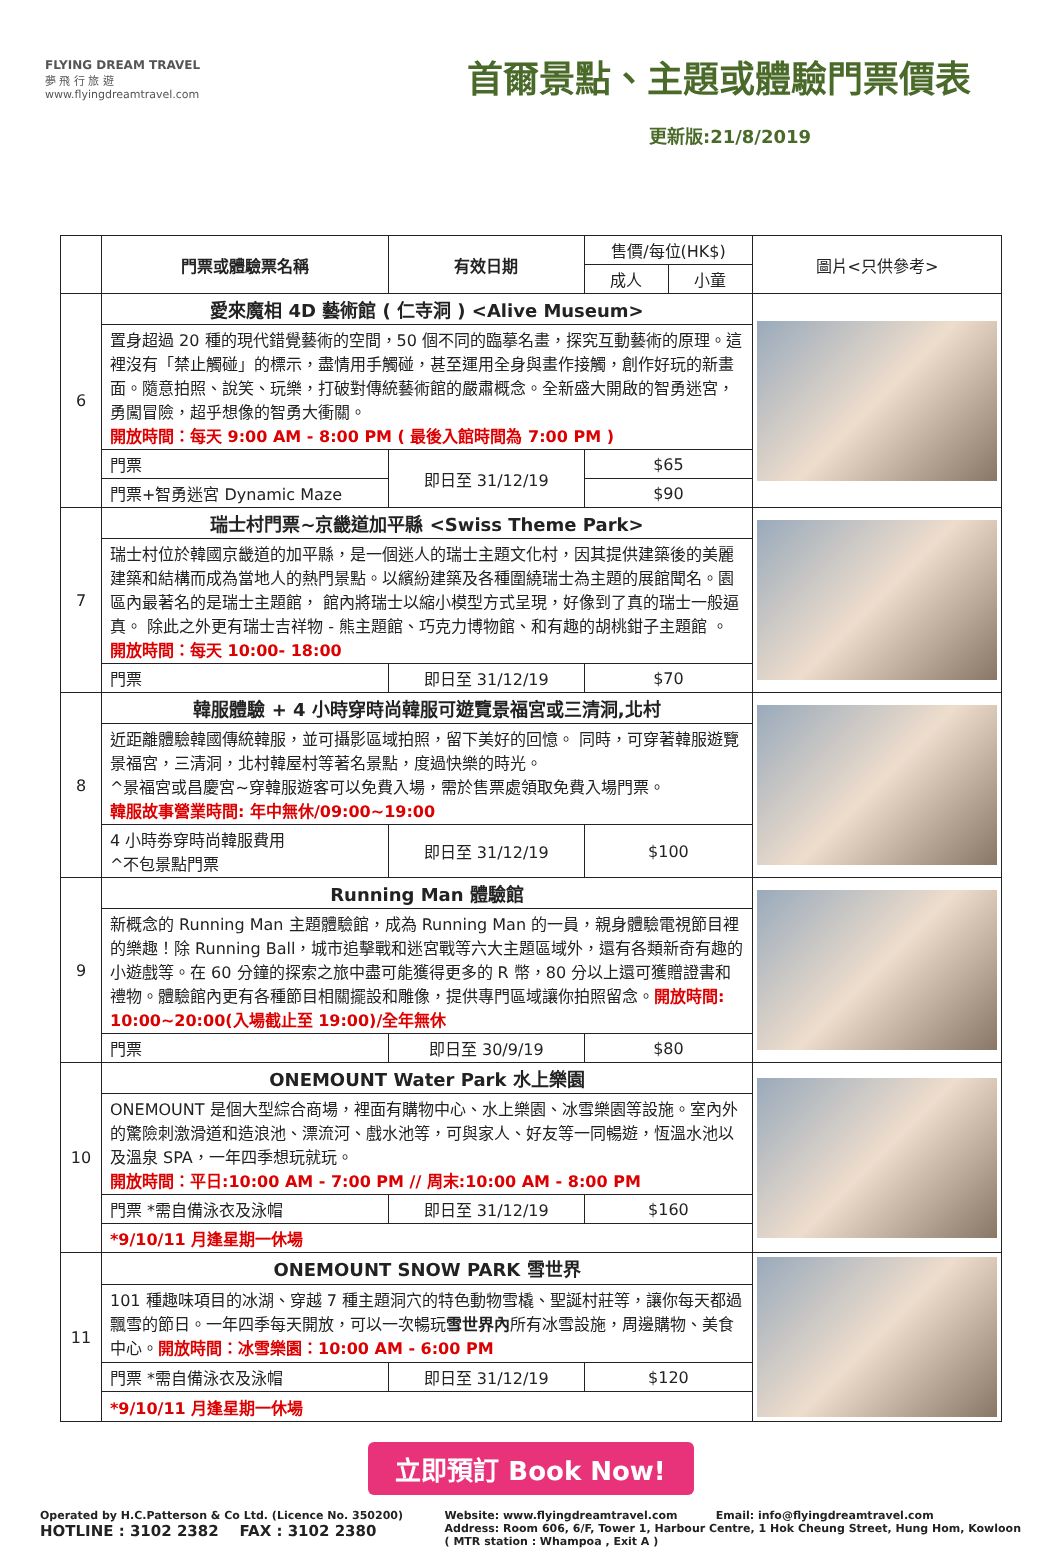FLYING DREAM TRAVEL
夢 飛 行 旅 遊
www.flyingdreamtravel.com
首爾景點、主題或體驗門票價表
更新版:21/8/2019
| | 門票或體驗票名稱 | 有效日期 | 售價/每位(HK$) | | 圖片<只供參考> |
| --- | --- | --- | --- | --- | --- |
| | | | 成人 | 小童 | |
| 6 | 愛來魔相 4D 藝術館 ( 仁寺洞 ) <Alive Museum> | | | | |
| | 置身超過 20 種的現代錯覺藝術的空間，50 個不同的臨摹名畫，探究互動藝術的原理。這裡沒有「禁止觸碰」的標示，盡情用手觸碰，甚至運用全身與畫作接觸，創作好玩的新畫面。隨意拍照、說笑、玩樂，打破對傳統藝術館的嚴肅概念。全新盛大開啟的智勇迷宮，勇闖冒險，超乎想像的智勇大衝關。 開放時間：每天 9:00 AM - 8:00 PM ( 最後入館時間為 7:00 PM ) | | | | |
| | 門票 | 即日至 31/12/19 | $65 | | |
| | 門票+智勇迷宮 Dynamic Maze | | $90 | | |
| 7 | 瑞士村門票~京畿道加平縣 <Swiss Theme Park> | | | | |
| | 瑞士村位於韓國京畿道的加平縣，是一個迷人的瑞士主題文化村，因其提供建築後的美麗建築和結構而成為當地人的熱門景點。以繽紛建築及各種圍繞瑞士為主題的展館聞名。園區內最著名的是瑞士主題館， 館內將瑞士以縮小模型方式呈現，好像到了真的瑞士一般逼真。 除此之外更有瑞士吉祥物 - 熊主題館、巧克力博物館、和有趣的胡桃鉗子主題館 。 開放時間：每天 10:00- 18:00 | | | | |
| | 門票 | 即日至 31/12/19 | $70 | | |
| 8 | 韓服體驗 + 4 小時穿時尚韓服可遊覽景福宮或三清洞,北村 | | | | |
| | 近距離體驗韓國傳統韓服，並可攝影區域拍照，留下美好的回憶。 同時，可穿著韓服遊覽景福宮，三清洞，北村韓屋村等著名景點，度過快樂的時光。 ^景福宮或昌慶宮~穿韓服遊客可以免費入場，需於售票處領取免費入場門票。 韓服故事營業時間: 年中無休/09:00~19:00 | | | | |
| | 4 小時劵穿時尚韓服費用 ^不包景點門票 | 即日至 31/12/19 | $100 | | |
| 9 | Running Man 體驗館 | | | | |
| | 新概念的 Running Man 主題體驗館，成為 Running Man 的一員，親身體驗電視節目裡的樂趣！除 Running Ball，城市追擊戰和迷宮戰等六大主題區域外，還有各類新奇有趣的小遊戲等。在 60 分鐘的探索之旅中盡可能獲得更多的 R 幣，80 分以上還可獲贈證書和禮物。體驗館內更有各種節目相關擺設和雕像，提供專門區域讓你拍照留念。 開放時間: 10:00~20:00(入場截止至 19:00)/全年無休 | | | | |
| | 門票 | 即日至 30/9/19 | $80 | | |
| 10 | ONEMOUNT Water Park 水上樂園 | | | | |
| | ONEMOUNT 是個大型綜合商場，裡面有購物中心、水上樂園、冰雪樂園等設施。室內外的驚險刺激滑道和造浪池、漂流河、戲水池等，可與家人、好友等一同暢遊，恆溫水池以及溫泉 SPA，一年四季想玩就玩。 開放時間：平日:10:00 AM - 7:00 PM // 周末:10:00 AM - 8:00 PM | | | | |
| | 門票 *需自備泳衣及泳帽 | 即日至 31/12/19 | $160 | | |
| | *9/10/11 月逢星期一休場 | | | | |
| 11 | ONEMOUNT SNOW PARK 雪世界 | | | | |
| | 101 種趣味項目的冰湖、穿越 7 種主題洞穴的特色動物雪橇、聖誕村莊等，讓你每天都過飄雪的節日。一年四季每天開放，可以一次暢玩 雪世界內 所有冰雪設施，周邊購物、美食中心。 開放時間：冰雪樂園：10:00 AM - 6:00 PM | | | | |
| | 門票 *需自備泳衣及泳帽 | 即日至 31/12/19 | $120 | | |
| | *9/10/11 月逢星期一休場 | | | | |
立即預訂 Book Now!
Operated by H.C.Patterson & Co Ltd. (Licence No. 350200)
HOTLINE : 3102 2382 FAX : 3102 2380
Website: www.flyingdreamtravel.com Email: info@flyingdreamtravel.com
Address: Room 606, 6/F, Tower 1, Harbour Centre, 1 Hok Cheung Street, Hung Hom, Kowloon
( MTR station : Whampoa , Exit A )